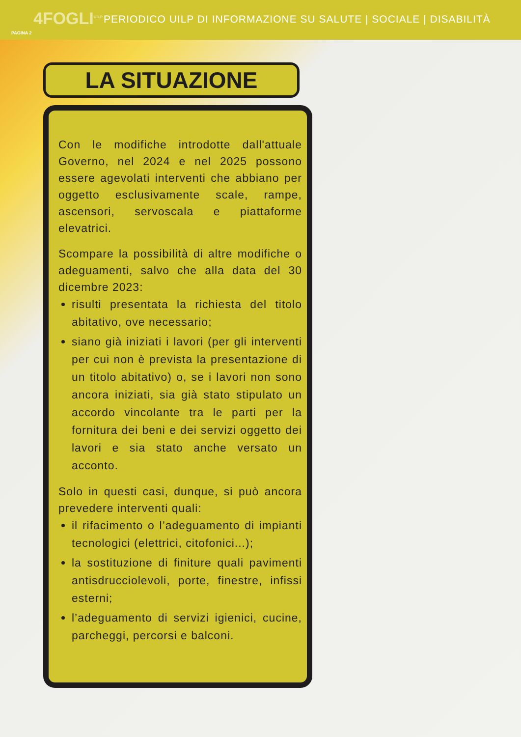4FOGLI<sup>UILP</sup> PERIODICO UILP DI INFORMAZIONE SU SALUTE | SOCIALE | DISABILITÀ
PAGINA 2
LA SITUAZIONE
Con le modifiche introdotte dall'attuale Governo, nel 2024 e nel 2025 possono essere agevolati interventi che abbiano per oggetto esclusivamente scale, rampe, ascensori, servoscala e piattaforme elevatrici.
Scompare la possibilità di altre modifiche o adeguamenti, salvo che alla data del 30 dicembre 2023:
risulti presentata la richiesta del titolo abitativo, ove necessario;
siano già iniziati i lavori (per gli interventi per cui non è prevista la presentazione di un titolo abitativo) o, se i lavori non sono ancora iniziati, sia già stato stipulato un accordo vincolante tra le parti per la fornitura dei beni e dei servizi oggetto dei lavori e sia stato anche versato un acconto.
Solo in questi casi, dunque, si può ancora prevedere interventi quali:
il rifacimento o l’adeguamento di impianti tecnologici (elettrici, citofonici...);
la sostituzione di finiture quali pavimenti antisdrucciolevoli, porte, finestre, infissi esterni;
l’adeguamento di servizi igienici, cucine, parcheggi, percorsi e balconi.